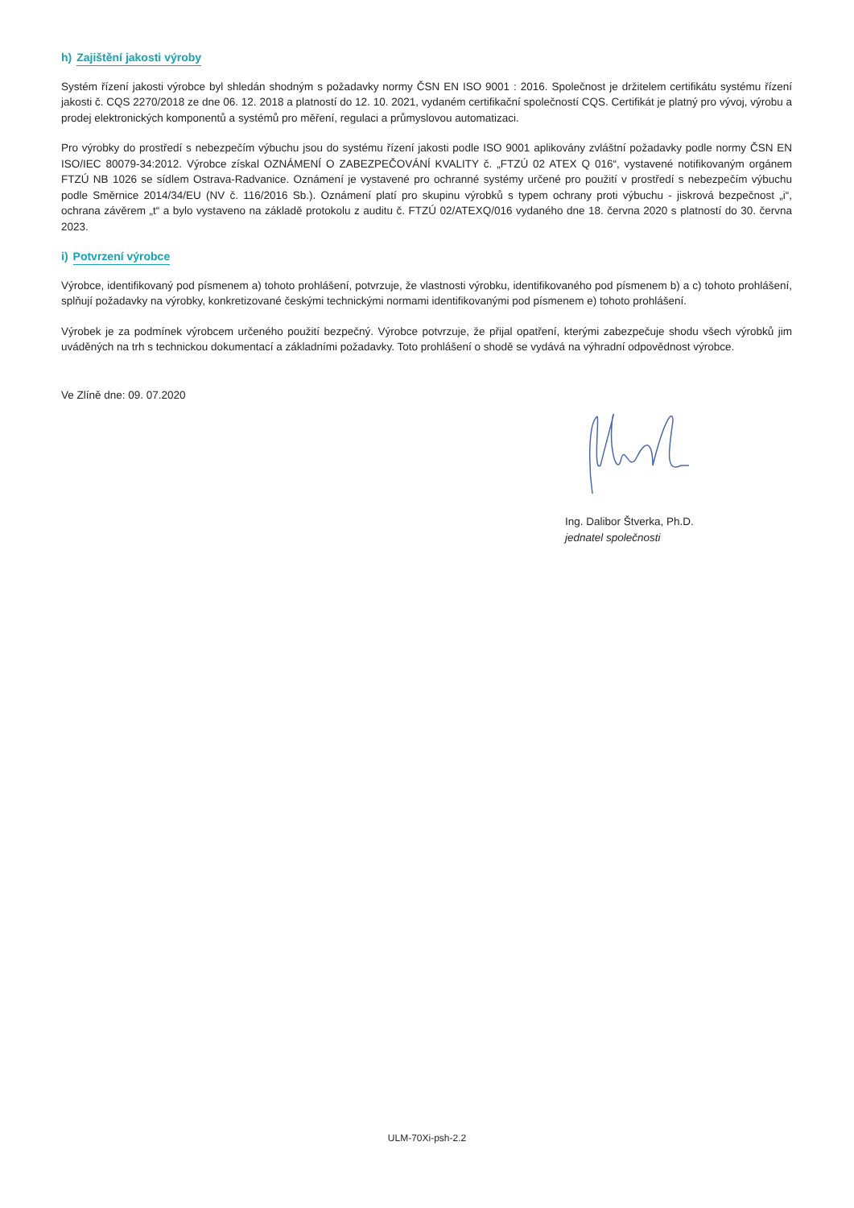h) Zajištění jakosti výroby
Systém řízení jakosti výrobce byl shledán shodným s požadavky normy ČSN EN ISO 9001 : 2016. Společnost je držitelem certifikátu systému řízení jakosti č. CQS 2270/2018 ze dne 06. 12. 2018 a platností do 12. 10. 2021, vydaném certifikační společností CQS. Certifikát je platný pro vývoj, výrobu a prodej elektronických komponentů a systémů pro měření, regulaci a průmyslovou automatizaci.
Pro výrobky do prostředí s nebezpečím výbuchu jsou do systému řízení jakosti podle ISO 9001 aplikovány zvláštní požadavky podle normy ČSN EN ISO/IEC 80079-34:2012. Výrobce získal OZNÁMENÍ O ZABEZPEČOVÁNÍ KVALITY č. „FTZÚ 02 ATEX Q 016“, vystavené notifikovaným orgánem FTZÚ NB 1026 se sídlem Ostrava-Radvanice. Oznámení je vystavené pro ochranné systémy určené pro použití v prostředí s nebezpečím výbuchu podle Směrnice 2014/34/EU (NV č. 116/2016 Sb.). Oznámení platí pro skupinu výrobků s typem ochrany proti výbuchu - jiskrová bezpečnost „i“, ochrana závěrem „t“ a bylo vystaveno na základě protokolu z auditu č. FTZÚ 02/ATEXQ/016 vydaného dne 18. června 2020 s platností do 30. června 2023.
i) Potvrzení výrobce
Výrobce, identifikovaný pod písmenem a) tohoto prohlášení, potvrzuje, že vlastnosti výrobku, identifikovaného pod písmenem b) a c) tohoto prohlášení, splňují požadavky na výrobky, konkretizované českými technickými normami identifikovanými pod písmenem e) tohoto prohlášení.
Výrobek je za podmínek výrobcem určeného použití bezpečný. Výrobce potvrzuje, že přijal opatření, kterými zabezpečuje shodu všech výrobků jim uváděných na trh s technickou dokumentací a základními požadavky. Toto prohlášení o shodě se vydává na výhradní odpovědnost výrobce.
Ve Zlíně dne: 09. 07.2020
Ing. Dalibor Štverka, Ph.D.
jednatel společnosti
ULM-70Xi-psh-2.2